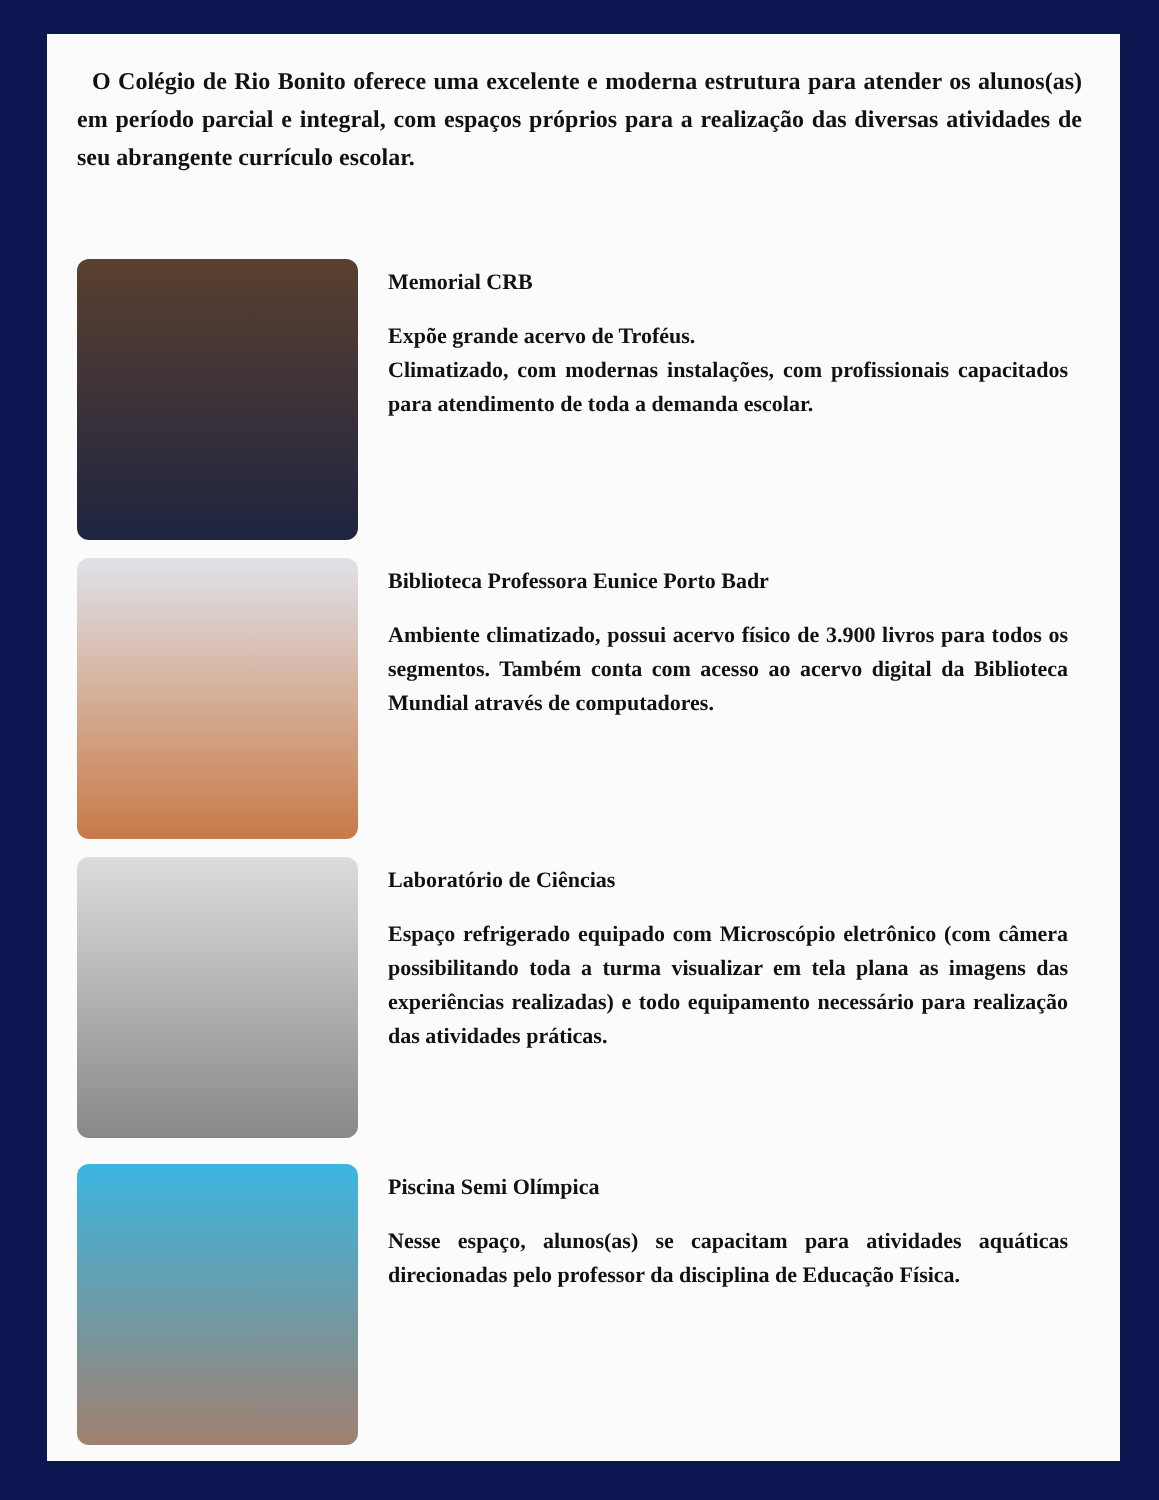O Colégio de Rio Bonito oferece uma excelente e moderna estrutura para atender os alunos(as) em período parcial e integral, com espaços próprios para a realização das diversas atividades de seu abrangente currículo escolar.
Memorial CRB
Expõe grande acervo de Troféus.
Climatizado, com modernas instalações, com profissionais capacitados para atendimento de toda a demanda escolar.
Biblioteca Professora Eunice Porto Badr
Ambiente climatizado, possui acervo físico de 3.900 livros para todos os segmentos. Também conta com acesso ao acervo digital da Biblioteca Mundial através de computadores.
Laboratório de Ciências
Espaço refrigerado equipado com Microscópio eletrônico (com câmera possibilitando toda a turma visualizar em tela plana as imagens das experiências realizadas) e todo equipamento necessário para realização das atividades práticas.
Piscina Semi Olímpica
Nesse espaço, alunos(as) se capacitam para atividades aquáticas direcionadas pelo professor da disciplina de Educação Física.